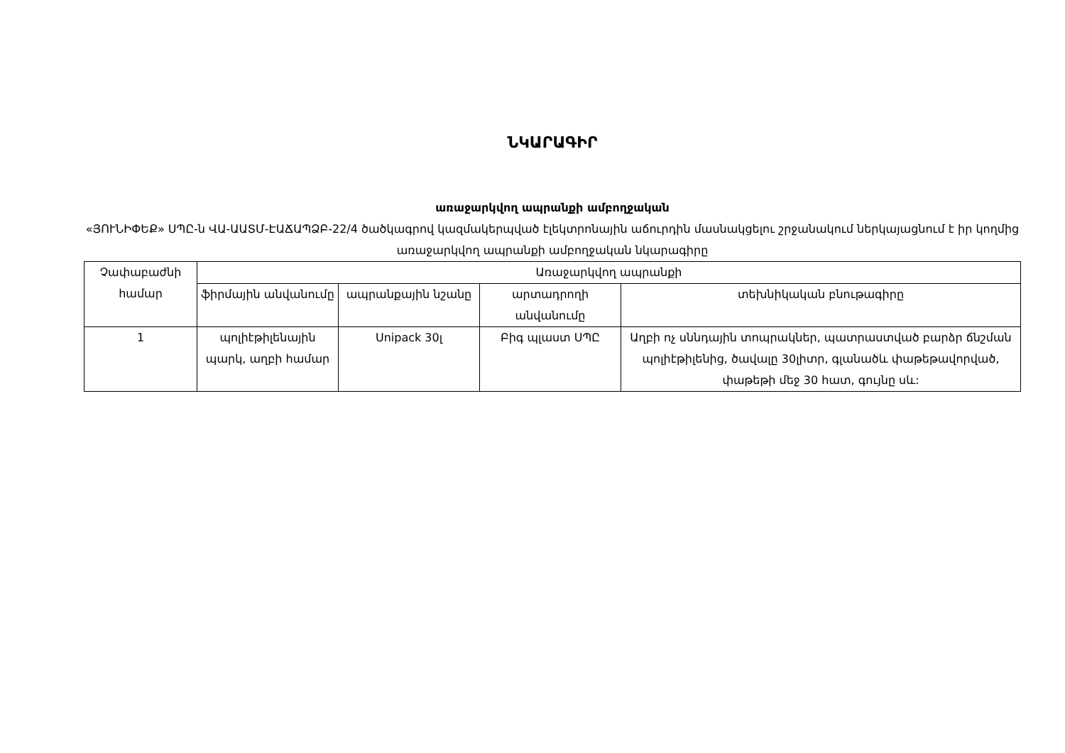ՆԿԱՐԱԳԻՐ
առաջարկվող ապրանքի ամբողջական
«ՅՈՒՆԻՓԵՔ» ՍՊԸ-ն ՎԱ-ԱԱՏՄ-ԷԱՃԱՊՁԲ-22/4 ծածկագրով կազմակերպված էլեկտրոնային աճուրդին մասնակցելու շրջանակում ներկայացնում է իր կողմից առաջարկվող ապրանքի ամբողջական նկարագիրը
| Չափաբաժնի համար | Առաջարկվող ապրանքի | | | |
| --- | --- | --- | --- | --- |
| | ֆիրմային անվանումը | ապրանքային նշանը | արտադրողի անվանումը | տեխնիկական բնութագիրը |
| 1 | պոլիէթիլենային պարկ, աղբի համար | Unipack 30լ | Բիգ պլաստ ՍՊԸ | Աղբի ոչ սննդային տոպրակներ, պատրաստված բարձր ճնշման պոլիէթիլենից, ծավալը 30լիտր, գլանածև փաթեթավորված, փաթեթի մեջ 30 հատ, գույնը սև: |